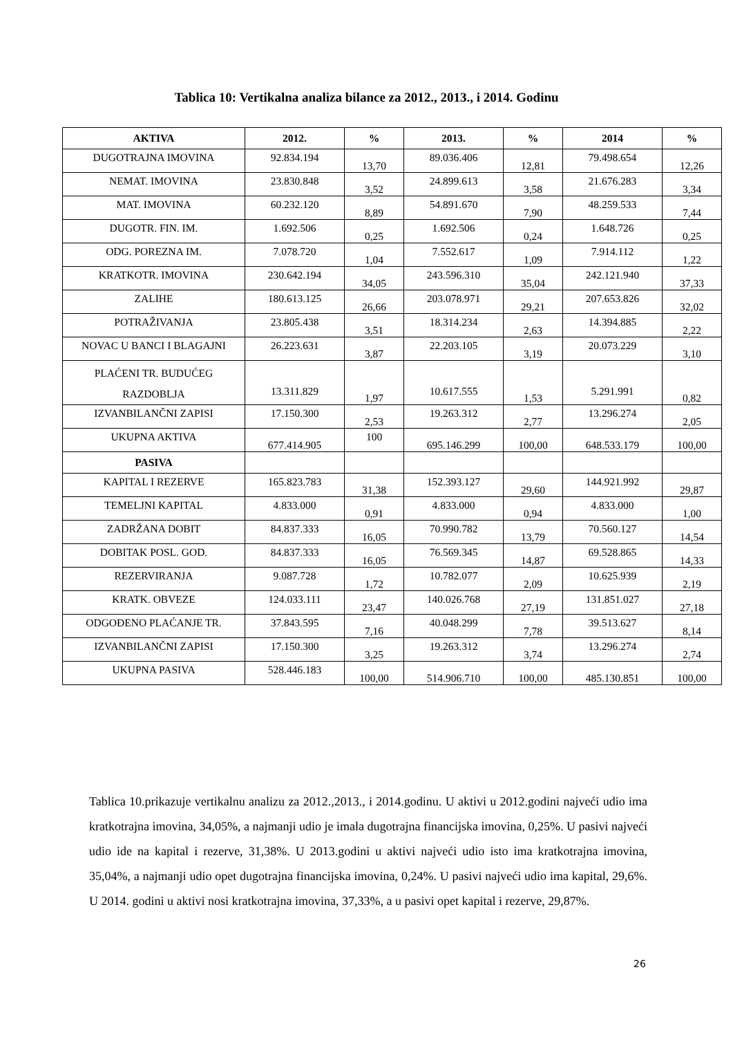Tablica 10: Vertikalna analiza bilance za 2012., 2013., i 2014. Godinu
| AKTIVA | 2012. | % | 2013. | % | 2014 | % |
| --- | --- | --- | --- | --- | --- | --- |
| DUGOTRAJNA IMOVINA | 92.834.194 | 13,70 | 89.036.406 | 12,81 | 79.498.654 | 12,26 |
| NEMAT. IMOVINA | 23.830.848 | 3,52 | 24.899.613 | 3,58 | 21.676.283 | 3,34 |
| MAT. IMOVINA | 60.232.120 | 8,89 | 54.891.670 | 7,90 | 48.259.533 | 7,44 |
| DUGOTR. FIN. IM. | 1.692.506 | 0,25 | 1.692.506 | 0,24 | 1.648.726 | 0,25 |
| ODG. POREZNA IM. | 7.078.720 | 1,04 | 7.552.617 | 1,09 | 7.914.112 | 1,22 |
| KRATKOTR. IMOVINA | 230.642.194 | 34,05 | 243.596.310 | 35,04 | 242.121.940 | 37,33 |
| ZALIHE | 180.613.125 | 26,66 | 203.078.971 | 29,21 | 207.653.826 | 32,02 |
| POTRAŽIVANJA | 23.805.438 | 3,51 | 18.314.234 | 2,63 | 14.394.885 | 2,22 |
| NOVAC U BANCI I BLAGAJNI | 26.223.631 | 3,87 | 22.203.105 | 3,19 | 20.073.229 | 3,10 |
| PLAĆENI TR. BUDUĆEG RAZDOBLJA | 13.311.829 | 1,97 | 10.617.555 | 1,53 | 5.291.991 | 0,82 |
| IZVANBILANČNI ZAPISI | 17.150.300 | 2,53 | 19.263.312 | 2,77 | 13.296.274 | 2,05 |
| UKUPNA AKTIVA | 677.414.905 | 100 | 695.146.299 | 100,00 | 648.533.179 | 100,00 |
| PASIVA | | | | | | |
| KAPITAL I REZERVE | 165.823.783 | 31,38 | 152.393.127 | 29,60 | 144.921.992 | 29,87 |
| TEMELJNI KAPITAL | 4.833.000 | 0,91 | 4.833.000 | 0,94 | 4.833.000 | 1,00 |
| ZADRŽANA DOBIT | 84.837.333 | 16,05 | 70.990.782 | 13,79 | 70.560.127 | 14,54 |
| DOBITAK POSL. GOD. | 84.837.333 | 16,05 | 76.569.345 | 14,87 | 69.528.865 | 14,33 |
| REZERVIRANJA | 9.087.728 | 1,72 | 10.782.077 | 2,09 | 10.625.939 | 2,19 |
| KRATK. OBVEZE | 124.033.111 | 23,47 | 140.026.768 | 27,19 | 131.851.027 | 27,18 |
| ODGOĐENO PLAĆANJE TR. | 37.843.595 | 7,16 | 40.048.299 | 7,78 | 39.513.627 | 8,14 |
| IZVANBILANČNI ZAPISI | 17.150.300 | 3,25 | 19.263.312 | 3,74 | 13.296.274 | 2,74 |
| UKUPNA PASIVA | 528.446.183 | 100,00 | 514.906.710 | 100,00 | 485.130.851 | 100,00 |
Tablica 10.prikazuje vertikalnu analizu za 2012.,2013., i 2014.godinu. U aktivi u 2012.godini najveći udio ima kratkotrajna imovina, 34,05%, a najmanji udio je imala dugotrajna financijska imovina, 0,25%. U pasivi najveći udio ide na kapital i rezerve, 31,38%. U 2013.godini u aktivi najveći udio isto ima kratkotrajna imovina, 35,04%, a najmanji udio opet dugotrajna financijska imovina, 0,24%. U pasivi najveći udio ima kapital, 29,6%. U 2014. godini u aktivi nosi kratkotrajna imovina, 37,33%, a u pasivi opet kapital i rezerve, 29,87%.
26